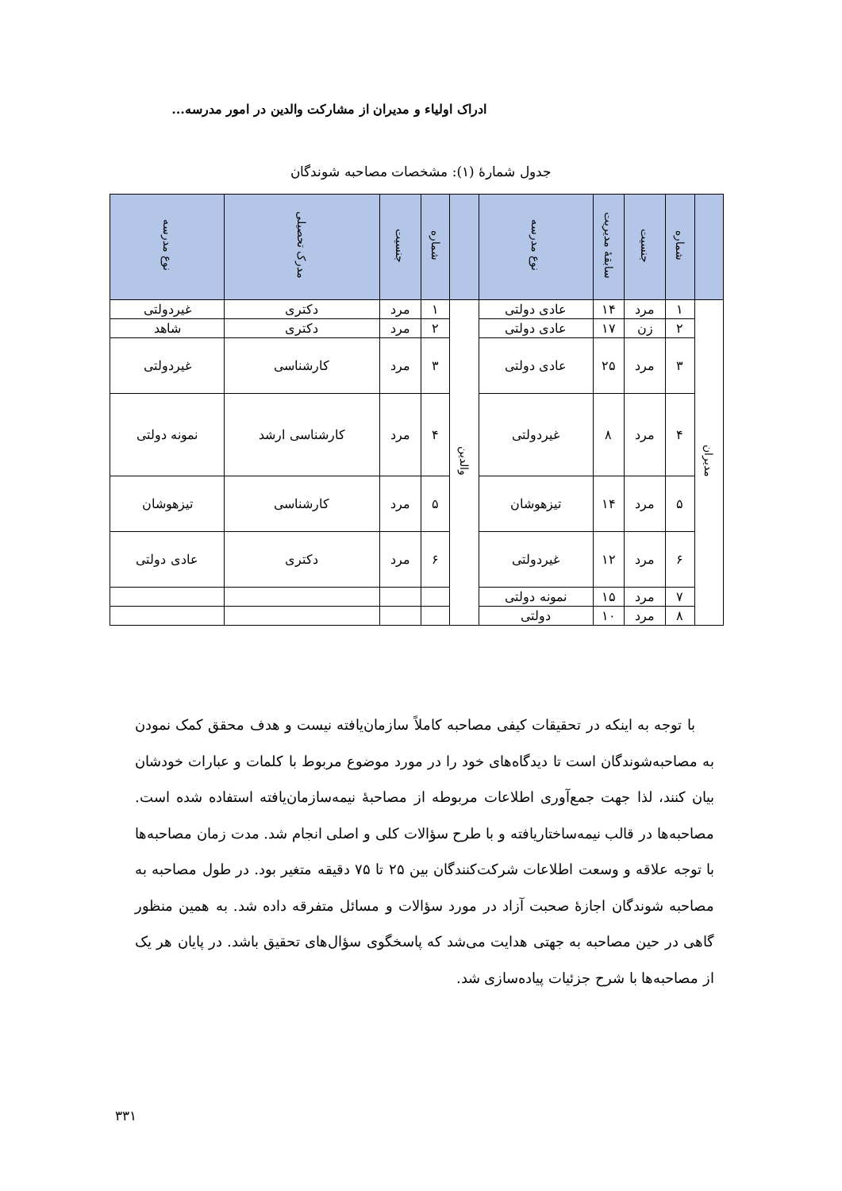ادراک اولیاء و مدیران از مشارکت والدین در امور مدرسه...
جدول شمارۀ (۱): مشخصات مصاحبه شوندگان
| | شماره | جنسیت | سابقۀ مدیریت | نوع مدرسه | | شماره | جنسیت | مدرک تحصیلی | نوع مدرسه |
| --- | --- | --- | --- | --- | --- | --- | --- | --- | --- |
| مدیران | ۱ | مرد | ۱۴ | عادی دولتی | والدین | ۱ | مرد | دکتری | غیردولتی |
| | ۲ | زن | ۱۷ | عادی دولتی | | ۲ | مرد | دکتری | شاهد |
| | ۳ | مرد | ۲۵ | عادی دولتی | | ۳ | مرد | کارشناسی | غیردولتی |
| | ۴ | مرد | ۸ | غیردولتی | | ۴ | مرد | کارشناسی ارشد | نمونه دولتی |
| | ۵ | مرد | ۱۴ | تیزهوشان | | ۵ | مرد | کارشناسی | تیزهوشان |
| | ۶ | مرد | ۱۲ | غیردولتی | | ۶ | مرد | دکتری | عادی دولتی |
| | ۷ | مرد | ۱۵ | نمونه دولتی | | | | | |
| | ۸ | مرد | ۱۰ | دولتی | | | | | |
با توجه به اینکه در تحقیقات کیفی مصاحبه کاملاً سازمان‌یافته نیست و هدف محقق کمک نمودن به مصاحبه‌شوندگان است تا دیدگاه‌های خود را در مورد موضوع مربوط با کلمات و عبارات خودشان بیان کنند، لذا جهت جمع‌آوری اطلاعات مربوطه از مصاحبۀ نیمه‌سازمان‌یافته استفاده شده است. مصاحبه‌ها در قالب نیمه‌ساختاریافته و با طرح سؤالات کلی و اصلی انجام شد. مدت زمان مصاحبه‌ها با توجه علاقه و وسعت اطلاعات شرکت‌کنندگان بین ۲۵ تا ۷۵ دقیقه متغیر بود. در طول مصاحبه به مصاحبه شوندگان اجازۀ صحبت آزاد در مورد سؤالات و مسائل متفرقه داده شد. به همین منظور گاهی در حین مصاحبه به جهتی هدایت می‌شد که پاسخگوی سؤال‌های تحقیق باشد. در پایان هر یک از مصاحبه‌ها با شرح جزئیات پیاده‌سازی شد.
۳۳۱